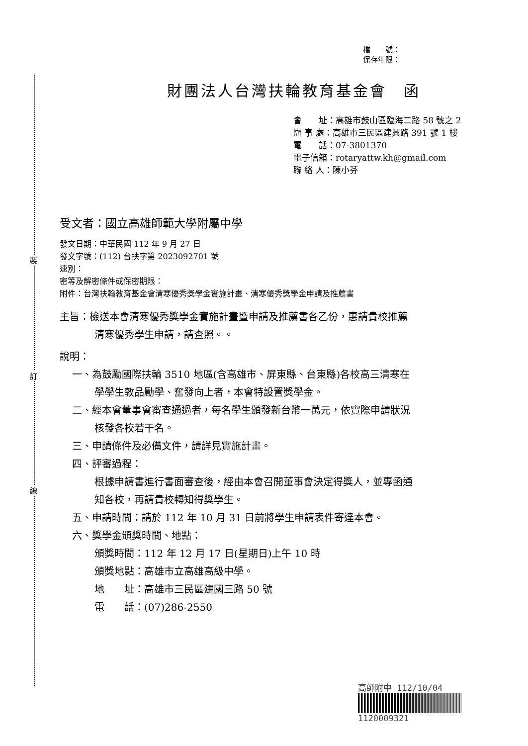裝
訂
線
檔　　號：
保存年限：
財團法人台灣扶輪教育基金會　函
會　　址：高雄市鼓山區臨海二路 58 號之 2
辦 事 處：高雄市三民區建興路 391 號 1 樓
電　　話：07-3801370
電子信箱：rotaryattw.kh@gmail.com
聯 絡 人：陳小芬
受文者：國立高雄師範大學附屬中學
發文日期：中華民國 112 年 9 月 27 日
發文字號：(112) 台扶字第 2023092701 號
速別：
密等及解密條件或保密期限：
附件：台灣扶輪教育基金會清寒優秀獎學金實施計畫、清寒優秀獎學金申請及推薦書
主旨：檢送本會清寒優秀獎學金實施計畫暨申請及推薦書各乙份，惠請貴校推薦
清寒優秀學生申請，請查照。。
說明：
一、為鼓勵國際扶輪 3510 地區(含高雄市、屏東縣、台東縣)各校高三清寒在
學學生敦品勵學、奮發向上者，本會特設置獎學金。
二、經本會董事會審查通過者，每名學生頒發新台幣一萬元，依實際申請狀況
核發各校若干名。
三、申請條件及必備文件，請詳見實施計畫。
四、評審過程：
根據申請書進行書面審查後，經由本會召開董事會決定得獎人，並專函通
知各校，再請貴校轉知得獎學生。
五、申請時間：請於 112 年 10 月 31 日前將學生申請表件寄達本會。
六、獎學金頒獎時間、地點：
頒獎時間：112 年 12 月 17 日(星期日)上午 10 時
頒獎地點：高雄市立高雄高級中學。
地　　址：高雄市三民區建國三路 50 號
電　　話：(07)286-2550
高師附中 112/10/04
1120009321